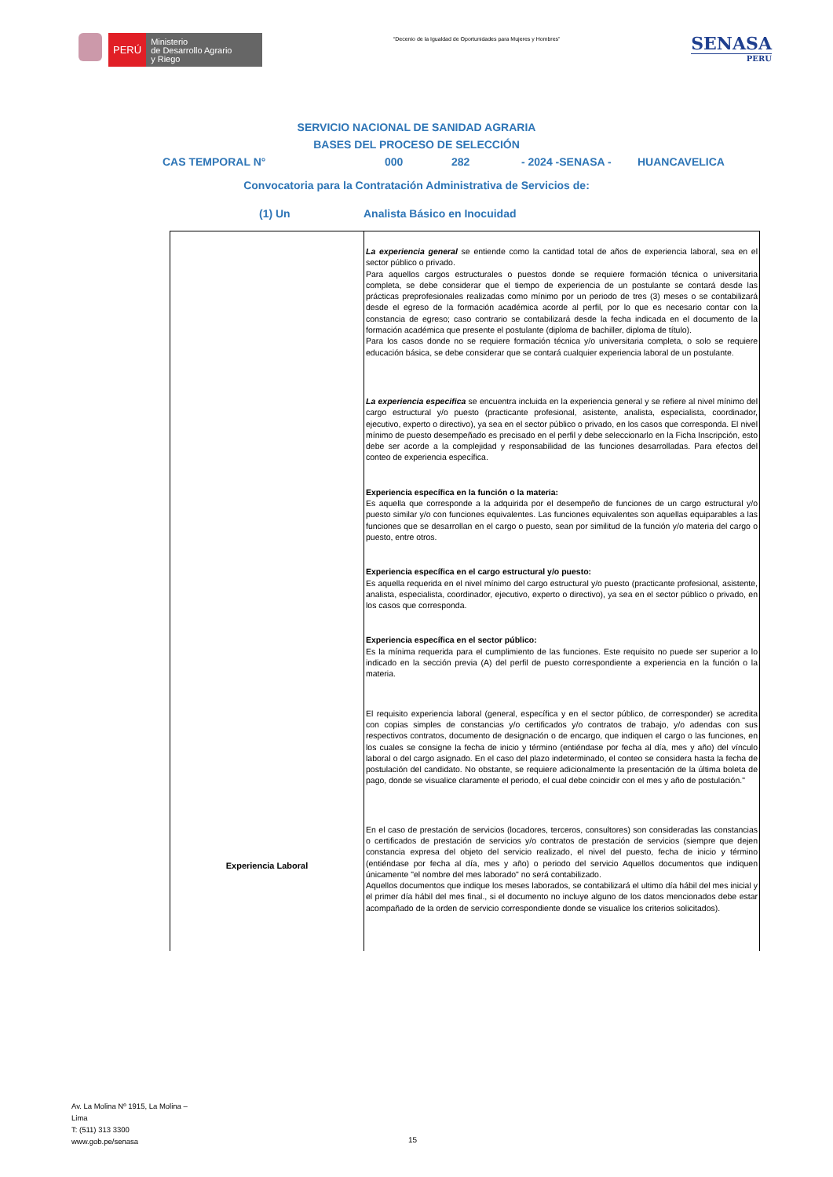PERÚ
Ministerio
de Desarrollo Agrario
y Riego
“Decenio de la Igualdad de Oportunidades para Mujeres y Hombres”
SENASA
PERU
SERVICIO NACIONAL DE SANIDAD AGRARIA
BASES DEL PROCESO DE SELECCIÓN
CAS TEMPORAL N° 000 282 - 2024 -SENASA - HUANCAVELICA
Convocatoria para la Contratación Administrativa de Servicios de:
(1) Un Analista Básico en Inocuidad
| Experiencia Laboral | La experiencia general se entiende como la cantidad total de años de experiencia laboral, sea en el sector público o privado. Para aquellos cargos estructurales o puestos donde se requiere formación técnica o universitaria completa, se debe considerar que el tiempo de experiencia de un postulante se contará desde las prácticas preprofesionales realizadas como mínimo por un periodo de tres (3) meses o se contabilizará desde el egreso de la formación académica acorde al perfil, por lo que es necesario contar con la constancia de egreso; caso contrario se contabilizará desde la fecha indicada en el documento de la formación académica que presente el postulante (diploma de bachiller, diploma de título). Para los casos donde no se requiere formación técnica y/o universitaria completa, o solo se requiere educación básica, se debe considerar que se contará cualquier experiencia laboral de un postulante. La experiencia especifica se encuentra incluida en la experiencia general y se refiere al nivel mínimo del cargo estructural y/o puesto (practicante profesional, asistente, analista, especialista, coordinador, ejecutivo, experto o directivo), ya sea en el sector público o privado, en los casos que corresponda. El nivel mínimo de puesto desempeñado es precisado en el perfil y debe seleccionarlo en la Ficha Inscripción, esto debe ser acorde a la complejidad y responsabilidad de las funciones desarrolladas. Para efectos del conteo de experiencia específica. Experiencia específica en la función o la materia: Es aquella que corresponde a la adquirida por el desempeño de funciones de un cargo estructural y/o puesto similar y/o con funciones equivalentes. Las funciones equivalentes son aquellas equiparables a las funciones que se desarrollan en el cargo o puesto, sean por similitud de la función y/o materia del cargo o puesto, entre otros. Experiencia específica en el cargo estructural y/o puesto: Es aquella requerida en el nivel mínimo del cargo estructural y/o puesto (practicante profesional, asistente, analista, especialista, coordinador, ejecutivo, experto o directivo), ya sea en el sector público o privado, en los casos que corresponda. Experiencia específica en el sector público: Es la mínima requerida para el cumplimiento de las funciones. Este requisito no puede ser superior a lo indicado en la sección previa (A) del perfil de puesto correspondiente a experiencia en la función o la materia. El requisito experiencia laboral (general, específica y en el sector público, de corresponder) se acredita con copias simples de constancias y/o certificados y/o contratos de trabajo, y/o adendas con sus respectivos contratos, documento de designación o de encargo, que indiquen el cargo o las funciones, en los cuales se consigne la fecha de inicio y término (entiéndase por fecha al día, mes y año) del vínculo laboral o del cargo asignado. En el caso del plazo indeterminado, el conteo se considera hasta la fecha de postulación del candidato. No obstante, se requiere adicionalmente la presentación de la última boleta de pago, donde se visualice claramente el periodo, el cual debe coincidir con el mes y año de postulación." En el caso de prestación de servicios (locadores, terceros, consultores) son consideradas las constancias o certificados de prestación de servicios y/o contratos de prestación de servicios (siempre que dejen constancia expresa del objeto del servicio realizado, el nivel del puesto, fecha de inicio y término (entiéndase por fecha al día, mes y año) o periodo del servicio Aquellos documentos que indiquen únicamente "el nombre del mes laborado" no será contabilizado. Aquellos documentos que indique los meses laborados, se contabilizará el ultimo día hábil del mes inicial y el primer día hábil del mes final., si el documento no incluye alguno de los datos mencionados debe estar acompañado de la orden de servicio correspondiente donde se visualice los criterios solicitados). |
Av. La Molina Nº 1915, La Molina –
Lima
T: (511) 313 3300
www.gob.pe/senasa
15